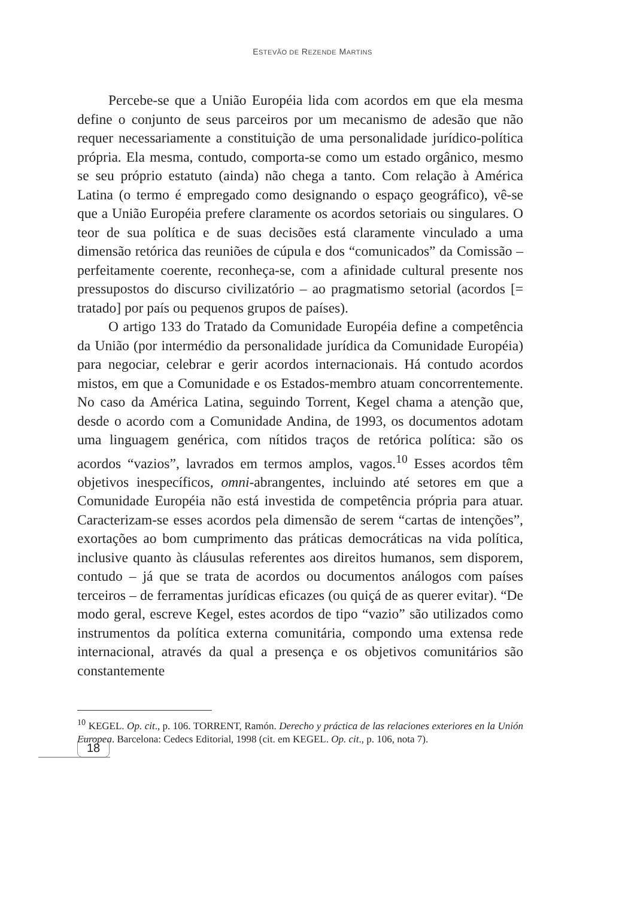ESTEVÃO DE REZENDE MARTINS
Percebe-se que a União Européia lida com acordos em que ela mesma define o conjunto de seus parceiros por um mecanismo de adesão que não requer necessariamente a constituição de uma personalidade jurídico-política própria. Ela mesma, contudo, comporta-se como um estado orgânico, mesmo se seu próprio estatuto (ainda) não chega a tanto. Com relação à América Latina (o termo é empregado como designando o espaço geográfico), vê-se que a União Européia prefere claramente os acordos setoriais ou singulares. O teor de sua política e de suas decisões está claramente vinculado a uma dimensão retórica das reuniões de cúpula e dos “comunicados” da Comissão – perfeitamente coerente, reconheça-se, com a afinidade cultural presente nos pressupostos do discurso civilizatório – ao pragmatismo setorial (acordos [= tratado] por país ou pequenos grupos de países).
O artigo 133 do Tratado da Comunidade Européia define a competência da União (por intermédio da personalidade jurídica da Comunidade Européia) para negociar, celebrar e gerir acordos internacionais. Há contudo acordos mistos, em que a Comunidade e os Estados-membro atuam concorrentemente. No caso da América Latina, seguindo Torrent, Kegel chama a atenção que, desde o acordo com a Comunidade Andina, de 1993, os documentos adotam uma linguagem genérica, com nítidos traços de retórica política: são os acordos “vazios”, lavrados em termos amplos, vagos.<sup>10</sup> Esses acordos têm objetivos inespecíficos, omni-abrangentes, incluindo até setores em que a Comunidade Européia não está investida de competência própria para atuar. Caracterizam-se esses acordos pela dimensão de serem “cartas de intenções”, exortações ao bom cumprimento das práticas democráticas na vida política, inclusive quanto às cláusulas referentes aos direitos humanos, sem disporem, contudo – já que se trata de acordos ou documentos análogos com países terceiros – de ferramentas jurídicas eficazes (ou quiçá de as querer evitar). “De modo geral, escreve Kegel, estes acordos de tipo “vazio” são utilizados como instrumentos da política externa comunitária, compondo uma extensa rede internacional, através da qual a presença e os objetivos comunitários são constantemente
<sup>10</sup> KEGEL. Op. cit., p. 106. TORRENT, Ramón. Derecho y práctica de las relaciones exteriores en la Unión Europea. Barcelona: Cedecs Editorial, 1998 (cit. em KEGEL. Op. cit., p. 106, nota 7).
18